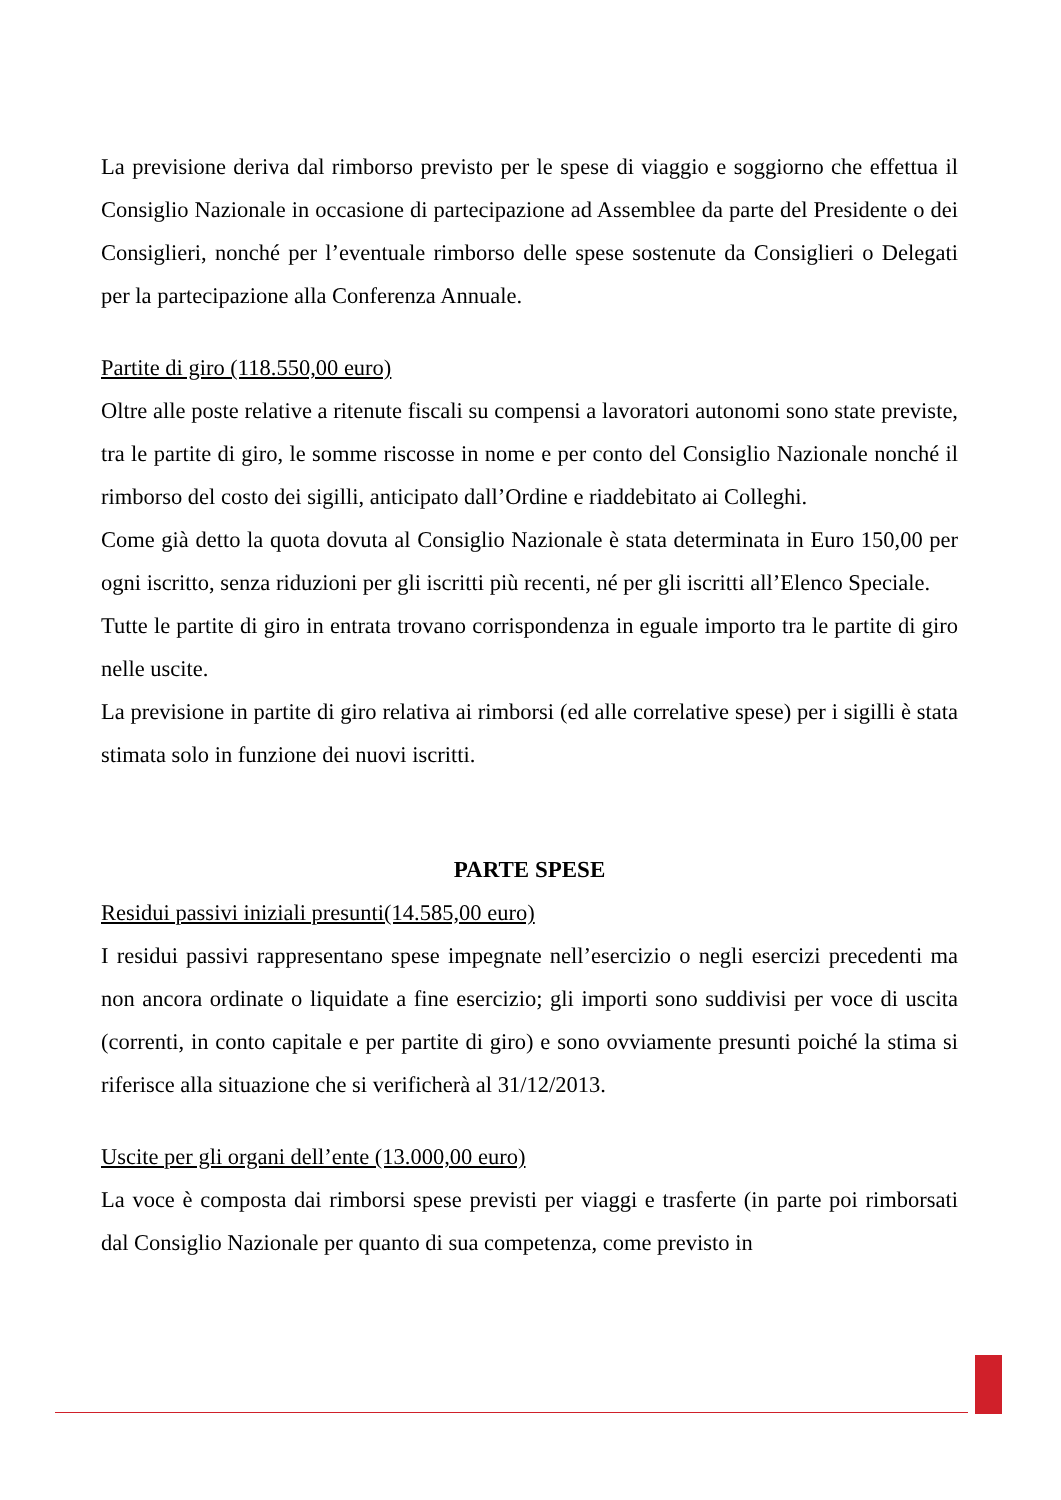La previsione deriva dal rimborso previsto per le spese di viaggio e soggiorno che effettua il Consiglio Nazionale in occasione di partecipazione ad Assemblee da parte del Presidente o dei Consiglieri, nonché per l’eventuale rimborso delle spese sostenute da Consiglieri o Delegati per la partecipazione alla Conferenza Annuale.
Partite di giro (118.550,00 euro)
Oltre alle poste relative a ritenute fiscali su compensi a lavoratori autonomi sono state previste, tra le partite di giro, le somme riscosse in nome e per conto del Consiglio Nazionale nonché il rimborso del costo dei sigilli, anticipato dall’Ordine e riaddebitato ai Colleghi.
Come già detto la quota dovuta al Consiglio Nazionale è stata determinata in Euro 150,00 per ogni iscritto, senza riduzioni per gli iscritti più recenti, né per gli iscritti all’Elenco Speciale.
Tutte le partite di giro in entrata trovano corrispondenza in eguale importo tra le partite di giro nelle uscite.
La previsione in partite di giro relativa ai rimborsi (ed alle correlative spese) per i sigilli è stata stimata solo in funzione dei nuovi iscritti.
PARTE SPESE
Residui passivi iniziali presunti(14.585,00 euro)
I residui passivi rappresentano spese impegnate nell’esercizio o negli esercizi precedenti ma non ancora ordinate o liquidate a fine esercizio; gli importi sono suddivisi per voce di uscita (correnti, in conto capitale e per partite di giro) e sono ovviamente presunti poiché la stima si riferisce alla situazione che si verificherà al 31/12/2013.
Uscite per gli organi dell’ente (13.000,00 euro)
La voce è composta dai rimborsi spese previsti per viaggi e trasferte (in parte poi rimborsati dal Consiglio Nazionale per quanto di sua competenza, come previsto in